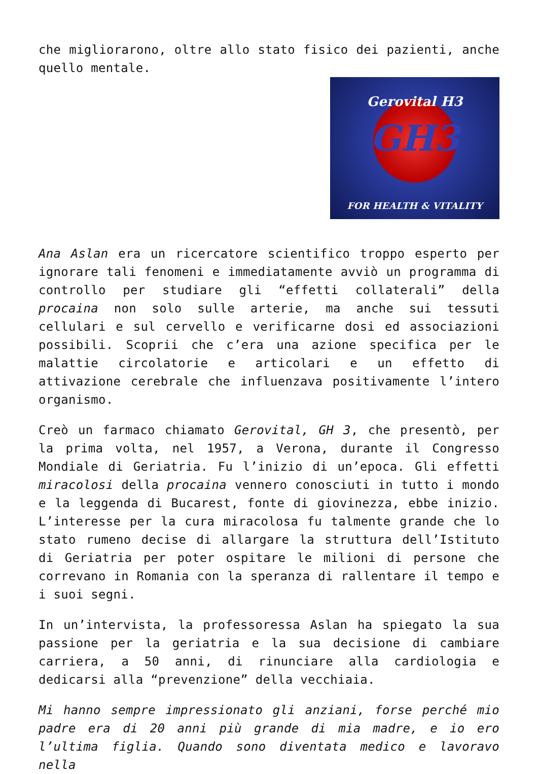che migliorarono, oltre allo stato fisico dei pazienti, anche quello mentale.
Gerovital H3
GH3
FOR HEALTH & VITALITY
Ana Aslan era un ricercatore scientifico troppo esperto per ignorare tali fenomeni e immediatamente avviò un programma di controllo per studiare gli “effetti collaterali” della procaina non solo sulle arterie, ma anche sui tessuti cellulari e sul cervello e verificarne dosi ed associazioni possibili. Scoprii che c’era una azione specifica per le malattie circolatorie e articolari e un effetto di attivazione cerebrale che influenzava positivamente l’intero organismo.
Creò un farmaco chiamato Gerovital, GH 3, che presentò, per la prima volta, nel 1957, a Verona, durante il Congresso Mondiale di Geriatria. Fu l’inizio di un’epoca. Gli effetti miracolosi della procaina vennero conosciuti in tutto i mondo e la leggenda di Bucarest, fonte di giovinezza, ebbe inizio. L’interesse per la cura miracolosa fu talmente grande che lo stato rumeno decise di allargare la struttura dell’Istituto di Geriatria per poter ospitare le milioni di persone che correvano in Romania con la speranza di rallentare il tempo e i suoi segni.
In un’intervista, la professoressa Aslan ha spiegato la sua passione per la geriatria e la sua decisione di cambiare carriera, a 50 anni, di rinunciare alla cardiologia e dedicarsi alla “prevenzione” della vecchiaia.
Mi hanno sempre impressionato gli anziani, forse perché mio padre era di 20 anni più grande di mia madre, e io ero l’ultima figlia. Quando sono diventata medico e lavoravo nella